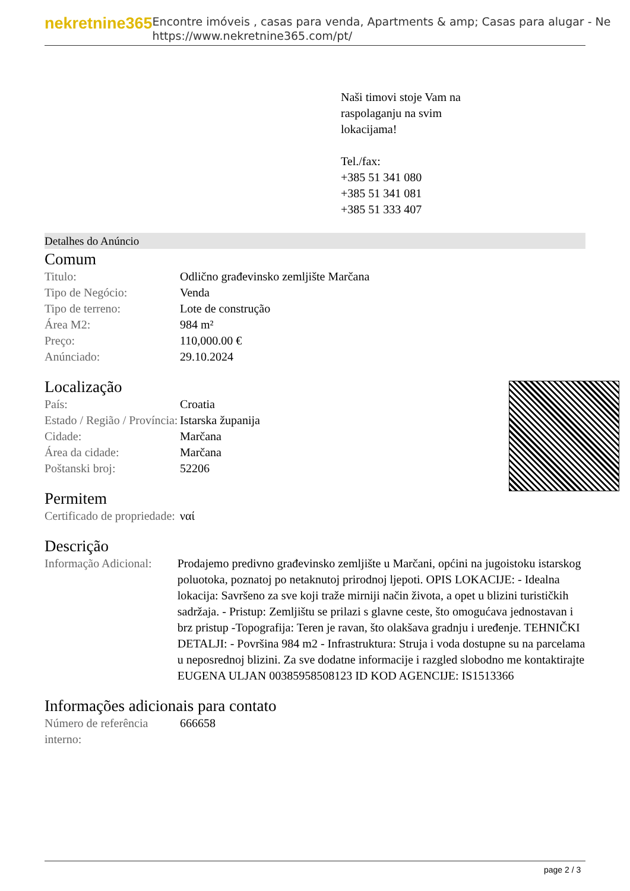nekretnine365
Encontre imóveis , casas para venda, Apartments & amp; Casas para alugar - Ne
https://www.nekretnine365.com/pt/
Naši timovi stoje Vam na
raspolaganju na svim
lokacijama!
Tel./fax:
+385 51 341 080
+385 51 341 081
+385 51 333 407
Detalhes do Anúncio
Comum
| Titulo: | Odlično građevinsko zemljište Marčana |
| Tipo de Negócio: | Venda |
| Tipo de terreno: | Lote de construção |
| Área M2: | 984 m² |
| Preço: | 110,000.00 € |
| Anúnciado: | 29.10.2024 |
Localização
| País: | Croatia |
| Estado / Região / Província: | Istarska županija |
| Cidade: | Marčana |
| Área da cidade: | Marčana |
| Poštanski broj: | 52206 |
Permitem
| Certificado de propriedade: | ναί |
Descrição
| Informação Adicional: | Prodajemo predivno građevinsko zemljište u Marčani, općini na jugoistoku istarskog poluotoka, poznatoj po netaknutoj prirodnoj ljepoti. OPIS LOKACIJE: - Idealna lokacija: Savršeno za sve koji traže mirniji način života, a opet u blizini turističkih sadržaja. - Pristup: Zemljištu se prilazi s glavne ceste, što omogućava jednostavan i brz pristup -Topografija: Teren je ravan, što olakšava gradnju i uređenje. TEHNIČKI DETALJI: - Površina 984 m2 - Infrastruktura: Struja i voda dostupne su na parcelama u neposrednoj blizini. Za sve dodatne informacije i razgled slobodno me kontaktirajte EUGENA ULJAN 00385958508123 ID KOD AGENCIJE: IS1513366 |
Informações adicionais para contato
| Número de referência interno: | 666658 |
page 2 / 3